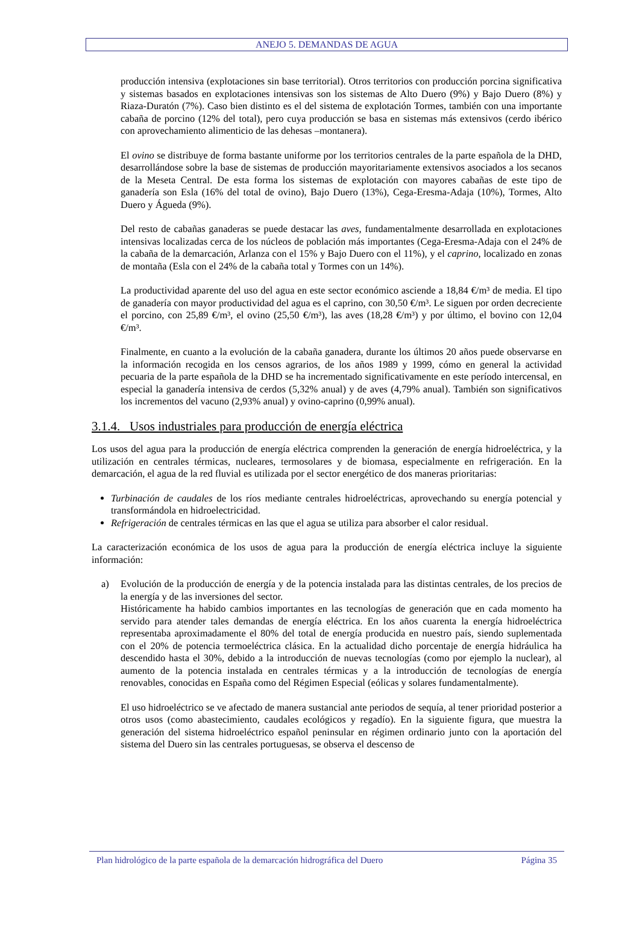ANEJO 5. DEMANDAS DE AGUA
producción intensiva (explotaciones sin base territorial). Otros territorios con producción porcina significativa y sistemas basados en explotaciones intensivas son los sistemas de Alto Duero (9%) y Bajo Duero (8%) y Riaza-Duratón (7%). Caso bien distinto es el del sistema de explotación Tormes, también con una importante cabaña de porcino (12% del total), pero cuya producción se basa en sistemas más extensivos (cerdo ibérico con aprovechamiento alimenticio de las dehesas –montanera).
El ovino se distribuye de forma bastante uniforme por los territorios centrales de la parte española de la DHD, desarrollándose sobre la base de sistemas de producción mayoritariamente extensivos asociados a los secanos de la Meseta Central. De esta forma los sistemas de explotación con mayores cabañas de este tipo de ganadería son Esla (16% del total de ovino), Bajo Duero (13%), Cega-Eresma-Adaja (10%), Tormes, Alto Duero y Águeda (9%).
Del resto de cabañas ganaderas se puede destacar las aves, fundamentalmente desarrollada en explotaciones intensivas localizadas cerca de los núcleos de población más importantes (Cega-Eresma-Adaja con el 24% de la cabaña de la demarcación, Arlanza con el 15% y Bajo Duero con el 11%), y el caprino, localizado en zonas de montaña (Esla con el 24% de la cabaña total y Tormes con un 14%).
La productividad aparente del uso del agua en este sector económico asciende a 18,84 €/m³ de media. El tipo de ganadería con mayor productividad del agua es el caprino, con 30,50 €/m³. Le siguen por orden decreciente el porcino, con 25,89 €/m³, el ovino (25,50 €/m³), las aves (18,28 €/m³) y por último, el bovino con 12,04 €/m³.
Finalmente, en cuanto a la evolución de la cabaña ganadera, durante los últimos 20 años puede observarse en la información recogida en los censos agrarios, de los años 1989 y 1999, cómo en general la actividad pecuaria de la parte española de la DHD se ha incrementado significativamente en este período intercensal, en especial la ganadería intensiva de cerdos (5,32% anual) y de aves (4,79% anual). También son significativos los incrementos del vacuno (2,93% anual) y ovino-caprino (0,99% anual).
3.1.4. Usos industriales para producción de energía eléctrica
Los usos del agua para la producción de energía eléctrica comprenden la generación de energía hidroeléctrica, y la utilización en centrales térmicas, nucleares, termosolares y de biomasa, especialmente en refrigeración. En la demarcación, el agua de la red fluvial es utilizada por el sector energético de dos maneras prioritarias:
Turbinación de caudales de los ríos mediante centrales hidroeléctricas, aprovechando su energía potencial y transformándola en hidroelectricidad.
Refrigeración de centrales térmicas en las que el agua se utiliza para absorber el calor residual.
La caracterización económica de los usos de agua para la producción de energía eléctrica incluye la siguiente información:
a) Evolución de la producción de energía y de la potencia instalada para las distintas centrales, de los precios de la energía y de las inversiones del sector.
Históricamente ha habido cambios importantes en las tecnologías de generación que en cada momento ha servido para atender tales demandas de energía eléctrica. En los años cuarenta la energía hidroeléctrica representaba aproximadamente el 80% del total de energía producida en nuestro país, siendo suplementada con el 20% de potencia termoeléctrica clásica. En la actualidad dicho porcentaje de energía hidráulica ha descendido hasta el 30%, debido a la introducción de nuevas tecnologías (como por ejemplo la nuclear), al aumento de la potencia instalada en centrales térmicas y a la introducción de tecnologías de energía renovables, conocidas en España como del Régimen Especial (eólicas y solares fundamentalmente).
El uso hidroeléctrico se ve afectado de manera sustancial ante periodos de sequía, al tener prioridad posterior a otros usos (como abastecimiento, caudales ecológicos y regadío). En la siguiente figura, que muestra la generación del sistema hidroeléctrico español peninsular en régimen ordinario junto con la aportación del sistema del Duero sin las centrales portuguesas, se observa el descenso de
Plan hidrológico de la parte española de la demarcación hidrográfica del Duero Página 35